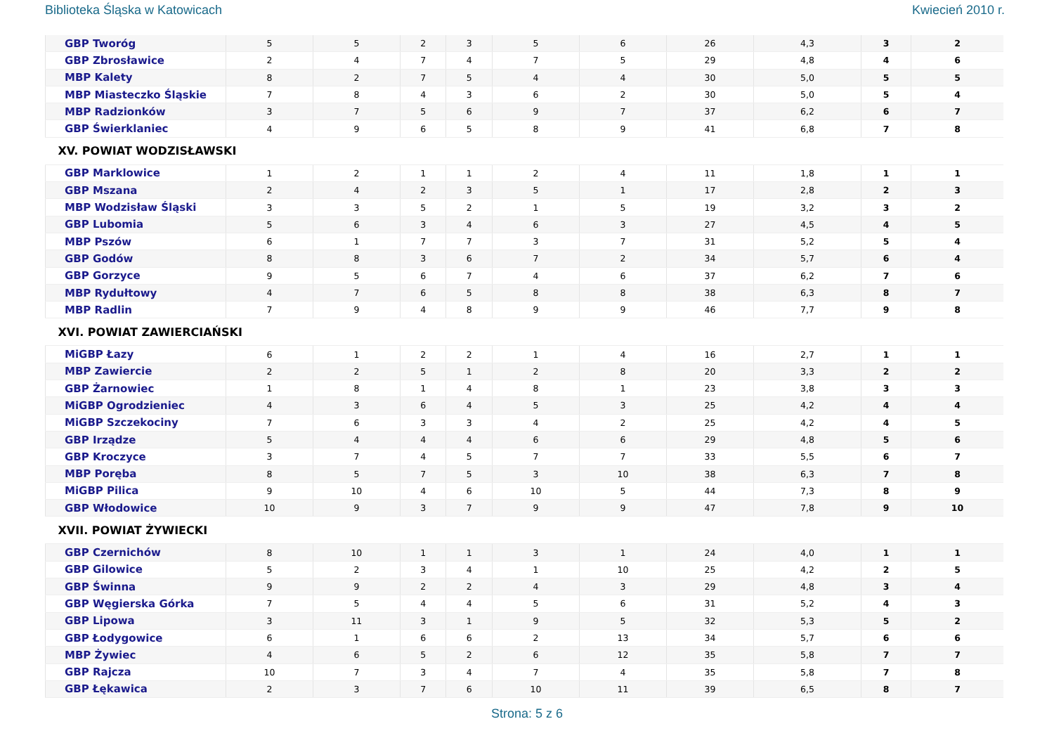Biblioteka Śląska w Katowicach Kwiecień 2010 r.
| GBP Tworóg | 5 | 5 | 2 | 3 | 5 | 6 | 26 | 4,3 | 3 | 2 |
| GBP Zbrosławice | 2 | 4 | 7 | 4 | 7 | 5 | 29 | 4,8 | 4 | 6 |
| MBP Kalety | 8 | 2 | 7 | 5 | 4 | 4 | 30 | 5,0 | 5 | 5 |
| MBP Miasteczko Śląskie | 7 | 8 | 4 | 3 | 6 | 2 | 30 | 5,0 | 5 | 4 |
| MBP Radzionków | 3 | 7 | 5 | 6 | 9 | 7 | 37 | 6,2 | 6 | 7 |
| GBP Świerklaniec | 4 | 9 | 6 | 5 | 8 | 9 | 41 | 6,8 | 7 | 8 |
| XV. POWIAT WODZISŁAWSKI | | | | | | | | | | |
| GBP Marklowice | 1 | 2 | 1 | 1 | 2 | 4 | 11 | 1,8 | 1 | 1 |
| GBP Mszana | 2 | 4 | 2 | 3 | 5 | 1 | 17 | 2,8 | 2 | 3 |
| MBP Wodzisław Śląski | 3 | 3 | 5 | 2 | 1 | 5 | 19 | 3,2 | 3 | 2 |
| GBP Lubomia | 5 | 6 | 3 | 4 | 6 | 3 | 27 | 4,5 | 4 | 5 |
| MBP Pszów | 6 | 1 | 7 | 7 | 3 | 7 | 31 | 5,2 | 5 | 4 |
| GBP Godów | 8 | 8 | 3 | 6 | 7 | 2 | 34 | 5,7 | 6 | 4 |
| GBP Gorzyce | 9 | 5 | 6 | 7 | 4 | 6 | 37 | 6,2 | 7 | 6 |
| MBP Rydułtowy | 4 | 7 | 6 | 5 | 8 | 8 | 38 | 6,3 | 8 | 7 |
| MBP Radlin | 7 | 9 | 4 | 8 | 9 | 9 | 46 | 7,7 | 9 | 8 |
| XVI. POWIAT ZAWIERCIAŃSKI | | | | | | | | | | |
| MiGBP Łazy | 6 | 1 | 2 | 2 | 1 | 4 | 16 | 2,7 | 1 | 1 |
| MBP Zawiercie | 2 | 2 | 5 | 1 | 2 | 8 | 20 | 3,3 | 2 | 2 |
| GBP Żarnowiec | 1 | 8 | 1 | 4 | 8 | 1 | 23 | 3,8 | 3 | 3 |
| MiGBP Ogrodzieniec | 4 | 3 | 6 | 4 | 5 | 3 | 25 | 4,2 | 4 | 4 |
| MiGBP Szczekociny | 7 | 6 | 3 | 3 | 4 | 2 | 25 | 4,2 | 4 | 5 |
| GBP Irządze | 5 | 4 | 4 | 4 | 6 | 6 | 29 | 4,8 | 5 | 6 |
| GBP Kroczyce | 3 | 7 | 4 | 5 | 7 | 7 | 33 | 5,5 | 6 | 7 |
| MBP Poręba | 8 | 5 | 7 | 5 | 3 | 10 | 38 | 6,3 | 7 | 8 |
| MiGBP Pilica | 9 | 10 | 4 | 6 | 10 | 5 | 44 | 7,3 | 8 | 9 |
| GBP Włodowice | 10 | 9 | 3 | 7 | 9 | 9 | 47 | 7,8 | 9 | 10 |
| XVII. POWIAT ŻYWIECKI | | | | | | | | | | |
| GBP Czernichów | 8 | 10 | 1 | 1 | 3 | 1 | 24 | 4,0 | 1 | 1 |
| GBP Gilowice | 5 | 2 | 3 | 4 | 1 | 10 | 25 | 4,2 | 2 | 5 |
| GBP Świnna | 9 | 9 | 2 | 2 | 4 | 3 | 29 | 4,8 | 3 | 4 |
| GBP Węgierska Górka | 7 | 5 | 4 | 4 | 5 | 6 | 31 | 5,2 | 4 | 3 |
| GBP Lipowa | 3 | 11 | 3 | 1 | 9 | 5 | 32 | 5,3 | 5 | 2 |
| GBP Łodygowice | 6 | 1 | 6 | 6 | 2 | 13 | 34 | 5,7 | 6 | 6 |
| MBP Żywiec | 4 | 6 | 5 | 2 | 6 | 12 | 35 | 5,8 | 7 | 7 |
| GBP Rajcza | 10 | 7 | 3 | 4 | 7 | 4 | 35 | 5,8 | 7 | 8 |
| GBP Łękawica | 2 | 3 | 7 | 6 | 10 | 11 | 39 | 6,5 | 8 | 7 |
Strona: 5 z 6